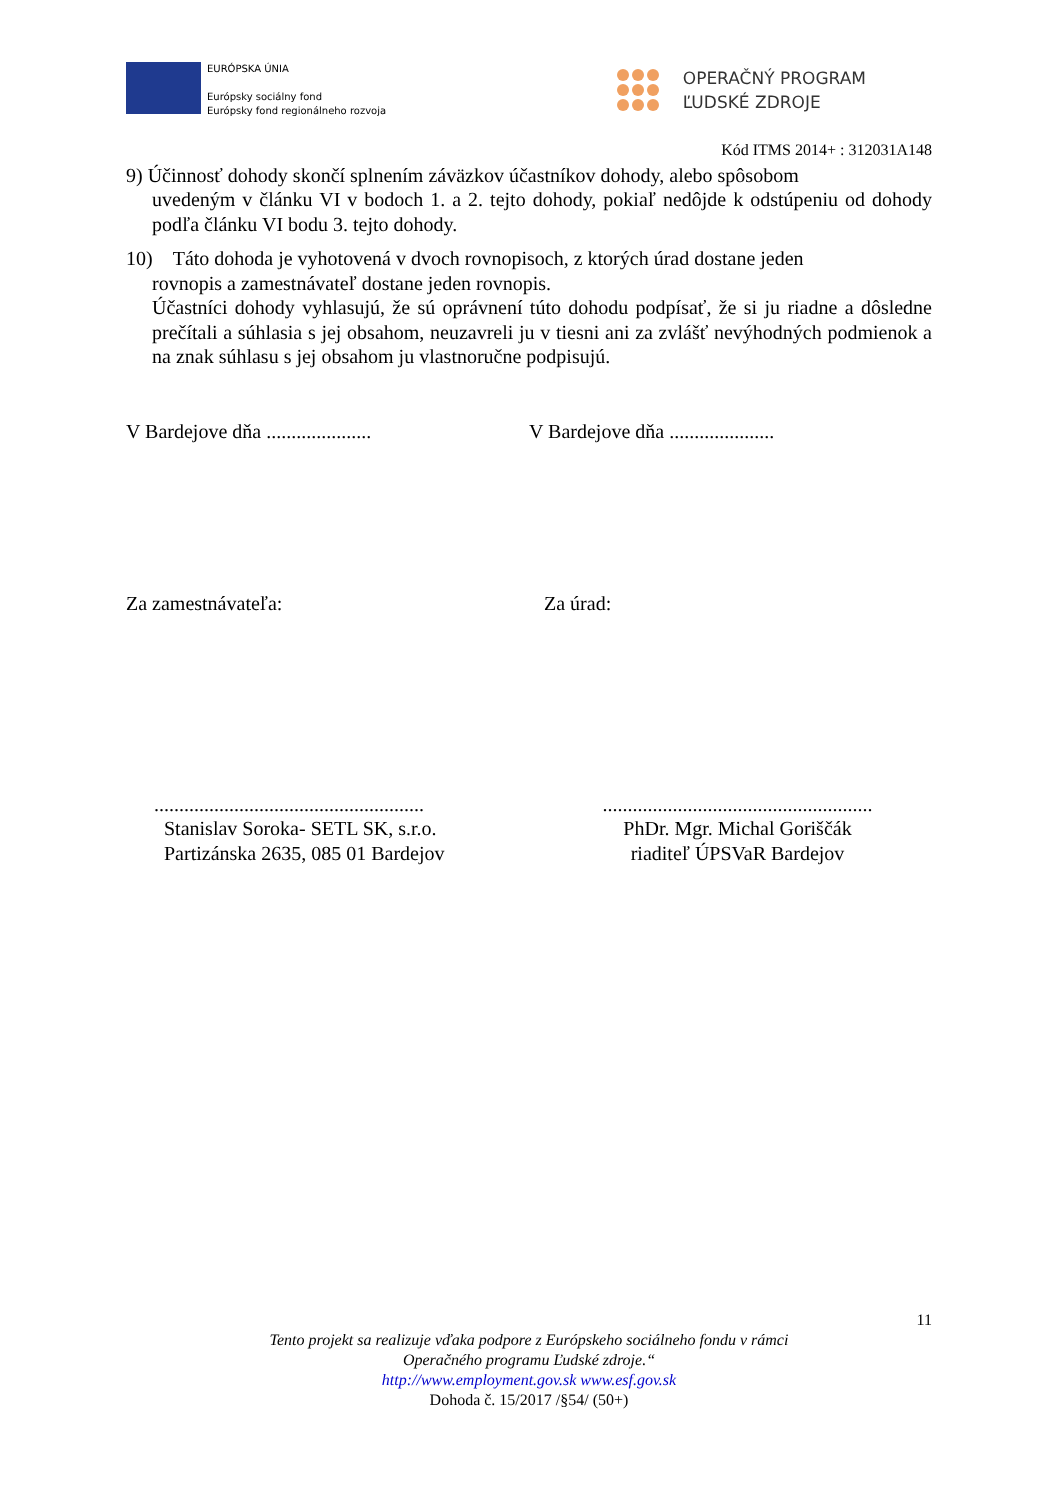EURÓPSKA ÚNIA
Európsky sociálny fond
Európsky fond regionálneho rozvoja
OPERAČNÝ PROGRAM
ĽUDSKÉ ZDROJE
Kód ITMS 2014+ : 312031A148
9) Účinnosť dohody skončí splnením záväzkov účastníkov dohody, alebo spôsobom
uvedeným v článku VI v bodoch 1. a 2. tejto dohody, pokiaľ nedôjde k odstúpeniu od dohody podľa článku VI bodu 3. tejto dohody.
10) Táto dohoda je vyhotovená v dvoch rovnopisoch, z ktorých úrad dostane jeden
rovnopis a zamestnávateľ dostane jeden rovnopis.
Účastníci dohody vyhlasujú, že sú oprávnení túto dohodu podpísať, že si ju riadne a dôsledne prečítali a súhlasia s jej obsahom, neuzavreli ju v tiesni ani za zvlášť nevýhodných podmienok a na znak súhlasu s jej obsahom ju vlastnoručne podpisujú.
V Bardejove dňa .....................
V Bardejove dňa .....................
Za zamestnávateľa: Za úrad:
......................................................
Stanislav Soroka- SETL SK, s.r.o.
Partizánska 2635, 085 01 Bardejov
......................................................
PhDr. Mgr. Michal Goriščák
riaditeľ ÚPSVaR Bardejov
11
Tento projekt sa realizuje vďaka podpore z Európskeho sociálneho fondu v rámci
Operačného programu Ľudské zdroje.“
http://www.employment.gov.sk www.esf.gov.sk
Dohoda č. 15/2017 /§54/ (50+)